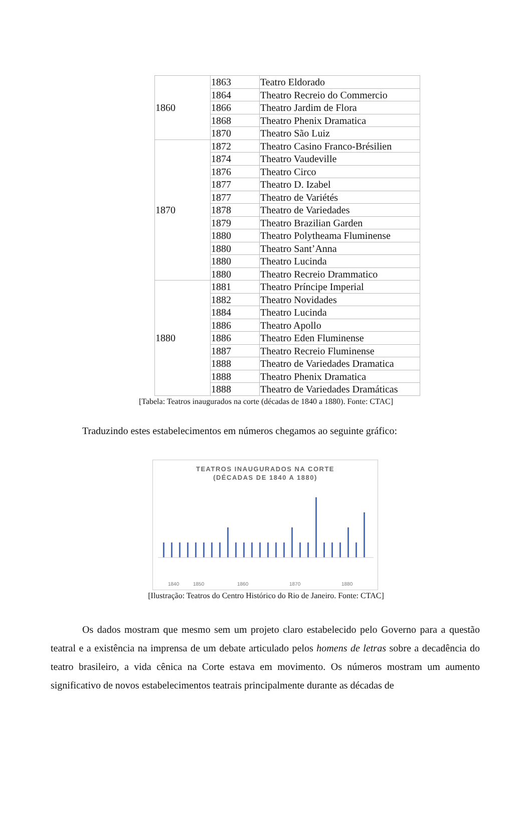| 1860 | 1863 | Teatro Eldorado |
| | 1864 | Theatro Recreio do Commercio |
| | 1866 | Theatro Jardim de Flora |
| | 1868 | Theatro Phenix Dramatica |
| | 1870 | Theatro São Luiz |
| 1870 | 1872 | Theatro Casino Franco-Brésilien |
| | 1874 | Theatro Vaudeville |
| | 1876 | Theatro Circo |
| | 1877 | Theatro D. Izabel |
| | 1877 | Theatro de Variétés |
| | 1878 | Theatro de Variedades |
| | 1879 | Theatro Brazilian Garden |
| | 1880 | Theatro Polytheama Fluminense |
| | 1880 | Theatro Sant’Anna |
| | 1880 | Theatro Lucinda |
| | 1880 | Theatro Recreio Drammatico |
| 1880 | 1881 | Theatro Príncipe Imperial |
| | 1882 | Theatro Novidades |
| | 1884 | Theatro Lucinda |
| | 1886 | Theatro Apollo |
| | 1886 | Theatro Eden Fluminense |
| | 1887 | Theatro Recreio Fluminense |
| | 1888 | Theatro de Variedades Dramatica |
| | 1888 | Theatro Phenix Dramatica |
| | 1888 | Theatro de Variedades Dramáticas |
[Tabela: Teatros inaugurados na corte (décadas de 1840 a 1880). Fonte: CTAC]
Traduzindo estes estabelecimentos em números chegamos ao seguinte gráfico:
TEATROS INAUGURADOS NA CORTE
(DÉCADAS DE 1840 A 1880)
1840
1850
1860
1870
1880
[Ilustração: Teatros do Centro Histórico do Rio de Janeiro. Fonte: CTAC]
Os dados mostram que mesmo sem um projeto claro estabelecido pelo Governo para a questão teatral e a existência na imprensa de um debate articulado pelos homens de letras sobre a decadência do teatro brasileiro, a vida cênica na Corte estava em movimento. Os números mostram um aumento significativo de novos estabelecimentos teatrais principalmente durante as décadas de